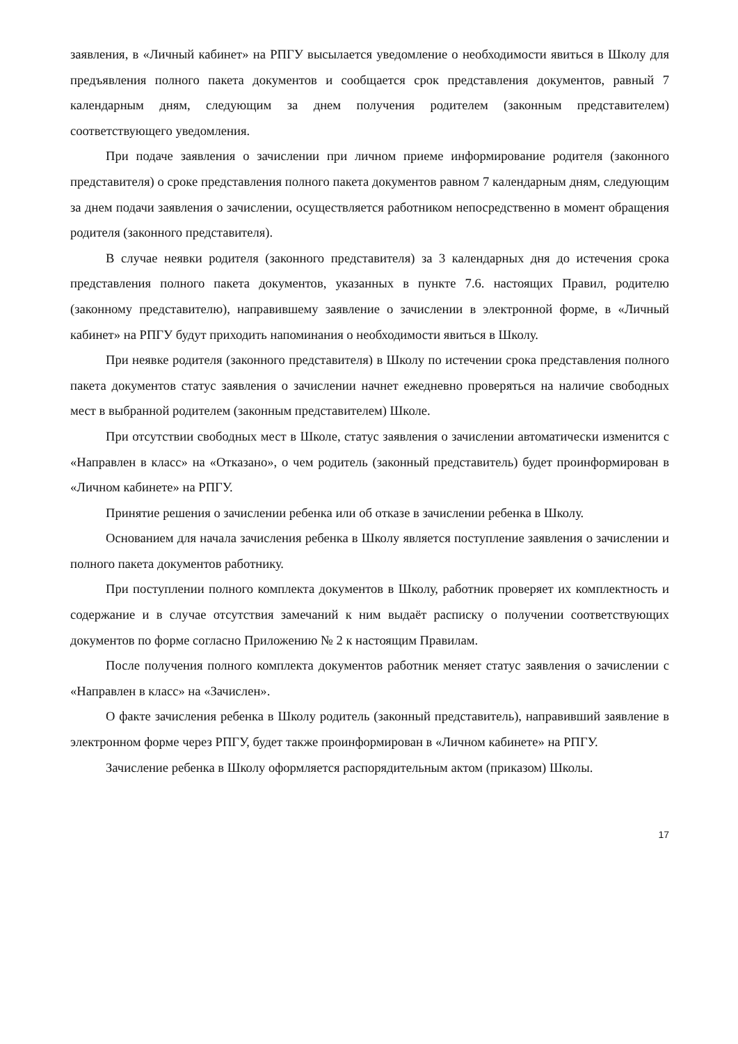заявления, в «Личный кабинет» на РПГУ высылается уведомление о необходимости явиться в Школу для предъявления полного пакета документов и сообщается срок представления документов, равный 7 календарным дням, следующим за днем получения родителем (законным представителем) соответствующего уведомления.
При подаче заявления о зачислении при личном приеме информирование родителя (законного представителя) о сроке представления полного пакета документов равном 7 календарным дням, следующим за днем подачи заявления о зачислении, осуществляется работником непосредственно в момент обращения родителя (законного представителя).
В случае неявки родителя (законного представителя) за 3 календарных дня до истечения срока представления полного пакета документов, указанных в пункте 7.6. настоящих Правил, родителю (законному представителю), направившему заявление о зачислении в электронной форме, в «Личный кабинет» на РПГУ будут приходить напоминания о необходимости явиться в Школу.
При неявке родителя (законного представителя) в Школу по истечении срока представления полного пакета документов статус заявления о зачислении начнет ежедневно проверяться на наличие свободных мест в выбранной родителем (законным представителем) Школе.
При отсутствии свободных мест в Школе, статус заявления о зачислении автоматически изменится с «Направлен в класс» на «Отказано», о чем родитель (законный представитель) будет проинформирован в «Личном кабинете» на РПГУ.
Принятие решения о зачислении ребенка или об отказе в зачислении ребенка в Школу.
Основанием для начала зачисления ребенка в Школу является поступление заявления о зачислении и полного пакета документов работнику.
При поступлении полного комплекта документов в Школу, работник проверяет их комплектность и содержание и в случае отсутствия замечаний к ним выдаёт расписку о получении соответствующих документов по форме согласно Приложению № 2 к настоящим Правилам.
После получения полного комплекта документов работник меняет статус заявления о зачислении с «Направлен в класс» на «Зачислен».
О факте зачисления ребенка в Школу родитель (законный представитель), направивший заявление в электронном форме через РПГУ, будет также проинформирован в «Личном кабинете» на РПГУ.
Зачисление ребенка в Школу оформляется распорядительным актом (приказом) Школы.
17